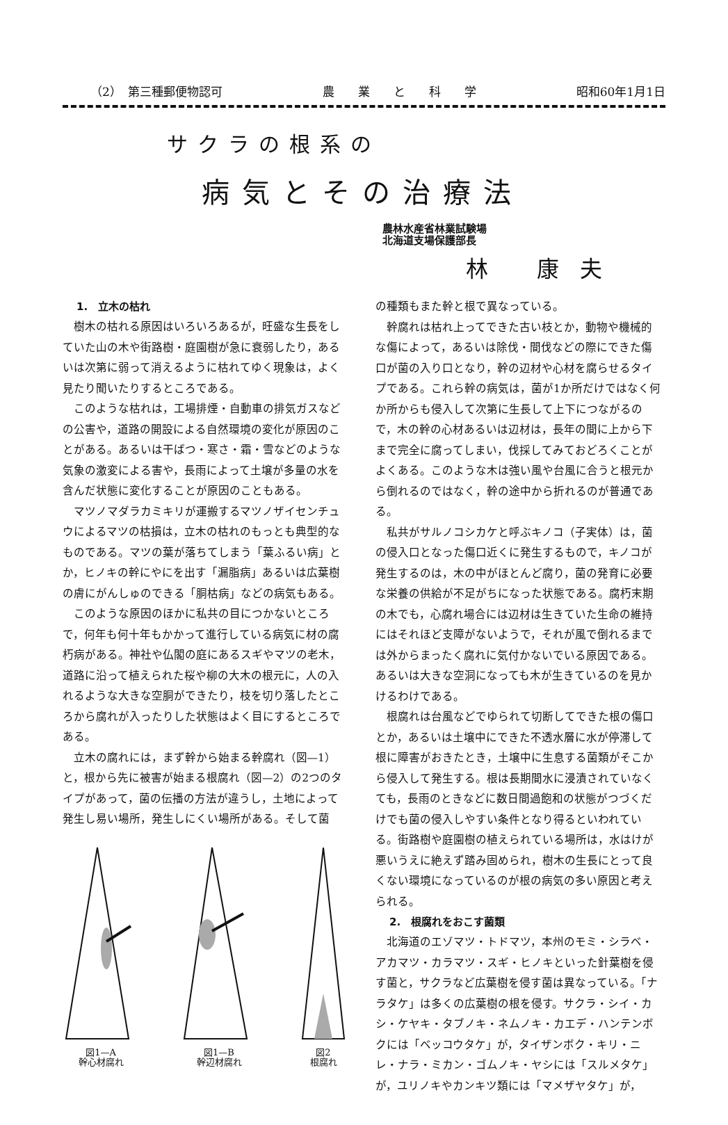（2）　第三種郵便物認可 農　　業　　と　　科　　学 昭和60年1月1日
サクラの根系の
病気とその治療法
農林水産省林業試験場
北海道支場保護部長
林 康夫
1.　立木の枯れ
樹木の枯れる原因はいろいろあるが，旺盛な生長をしていた山の木や街路樹・庭園樹が急に衰弱したり，あるいは次第に弱って消えるように枯れてゆく現象は，よく見たり聞いたりするところである。
このような枯れは，工場排煙・自動車の排気ガスなどの公害や，道路の開設による自然環境の変化が原因のことがある。あるいは干ばつ・寒さ・霜・雪などのような気象の激変による害や，長雨によって土壌が多量の水を含んだ状態に変化することが原因のこともある。
マツノマダラカミキリが運搬するマツノザイセンチュウによるマツの枯損は，立木の枯れのもっとも典型的なものである。マツの葉が落ちてしまう「葉ふるい病」とか，ヒノキの幹にやにを出す「漏脂病」あるいは広葉樹の膚にがんしゅのできる「胴枯病」などの病気もある。
このような原因のほかに私共の目につかないところで，何年も何十年もかかって進行している病気に材の腐朽病がある。神社や仏閣の庭にあるスギやマツの老木，道路に沿って植えられた桜や柳の大木の根元に，人の入れるような大きな空胴ができたり，枝を切り落したところから腐れが入ったりした状態はよく目にするところである。
立木の腐れには，まず幹から始まる幹腐れ（図—1）と，根から先に被害が始まる根腐れ（図—2）の2つのタイプがあって，菌の伝播の方法が違うし，土地によって発生し易い場所，発生しにくい場所がある。そして菌
図1—A
幹心材腐れ
図1—B
幹辺材腐れ
図2
根腐れ
の種類もまた幹と根で異なっている。
幹腐れは枯れ上ってできた古い枝とか，動物や機械的な傷によって，あるいは除伐・間伐などの際にできた傷口が菌の入り口となり，幹の辺材や心材を腐らせるタイプである。これら幹の病気は，菌が1か所だけではなく何か所からも侵入して次第に生長して上下につながるので，木の幹の心材あるいは辺材は，長年の間に上から下まで完全に腐ってしまい，伐採してみておどろくことがよくある。このような木は強い風や台風に合うと根元から倒れるのではなく，幹の途中から折れるのが普通である。
私共がサルノコシカケと呼ぶキノコ（子実体）は，菌の侵入口となった傷口近くに発生するもので，キノコが発生するのは，木の中がほとんど腐り，菌の発育に必要な栄養の供給が不足がちになった状態である。腐朽末期の木でも，心腐れ場合には辺材は生きていた生命の維持にはそれほど支障がないようで，それが風で倒れるまでは外からまったく腐れに気付かないでいる原因である。あるいは大きな空洞になっても木が生きているのを見かけるわけである。
根腐れは台風などでゆられて切断してできた根の傷口とか，あるいは土壌中にできた不透水層に水が停滞して根に障害がおきたとき，土壌中に生息する菌類がそこから侵入して発生する。根は長期間水に浸漬されていなくても，長雨のときなどに数日間過飽和の状態がつづくだけでも菌の侵入しやすい条件となり得るといわれている。街路樹や庭園樹の植えられている場所は，水はけが悪いうえに絶えず踏み固められ，樹木の生長にとって良くない環境になっているのが根の病気の多い原因と考えられる。
2.　根腐れをおこす菌類
北海道のエゾマツ・トドマツ，本州のモミ・シラベ・アカマツ・カラマツ・スギ・ヒノキといった針葉樹を侵す菌と，サクラなど広葉樹を侵す菌は異なっている。「ナラタケ」は多くの広葉樹の根を侵す。サクラ・シイ・カシ・ケヤキ・タブノキ・ネムノキ・カエデ・ハンテンボクには「ベッコウタケ」が，タイザンボク・キリ・ニレ・ナラ・ミカン・ゴムノキ・ヤシには「スルメタケ」が，ユリノキやカンキツ類には「マメザヤタケ」が，